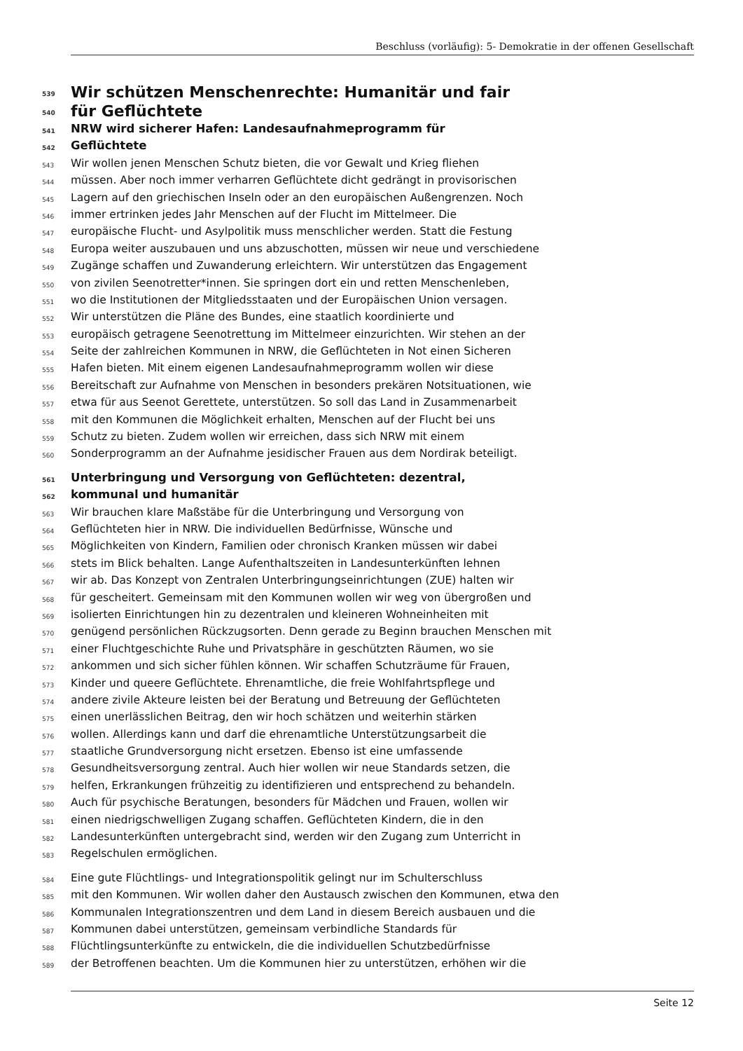Beschluss (vorläufig): 5- Demokratie in der offenen Gesellschaft
539 Wir schützen Menschenrechte: Humanitär und fair
540 für Geflüchtete
541 NRW wird sicherer Hafen: Landesaufnahmeprogramm für
542 Geflüchtete
543 Wir wollen jenen Menschen Schutz bieten, die vor Gewalt und Krieg fliehen
544 müssen. Aber noch immer verharren Geflüchtete dicht gedrängt in provisorischen
545 Lagern auf den griechischen Inseln oder an den europäischen Außengrenzen. Noch
546 immer ertrinken jedes Jahr Menschen auf der Flucht im Mittelmeer. Die
547 europäische Flucht- und Asylpolitik muss menschlicher werden. Statt die Festung
548 Europa weiter auszubauen und uns abzuschotten, müssen wir neue und verschiedene
549 Zugänge schaffen und Zuwanderung erleichtern. Wir unterstützen das Engagement
550 von zivilen Seenotretter*innen. Sie springen dort ein und retten Menschenleben,
551 wo die Institutionen der Mitgliedsstaaten und der Europäischen Union versagen.
552 Wir unterstützen die Pläne des Bundes, eine staatlich koordinierte und
553 europäisch getragene Seenotrettung im Mittelmeer einzurichten. Wir stehen an der
554 Seite der zahlreichen Kommunen in NRW, die Geflüchteten in Not einen Sicheren
555 Hafen bieten. Mit einem eigenen Landesaufnahmeprogramm wollen wir diese
556 Bereitschaft zur Aufnahme von Menschen in besonders prekären Notsituationen, wie
557 etwa für aus Seenot Gerettete, unterstützen. So soll das Land in Zusammenarbeit
558 mit den Kommunen die Möglichkeit erhalten, Menschen auf der Flucht bei uns
559 Schutz zu bieten. Zudem wollen wir erreichen, dass sich NRW mit einem
560 Sonderprogramm an der Aufnahme jesidischer Frauen aus dem Nordirak beteiligt.
561 Unterbringung und Versorgung von Geflüchteten: dezentral,
562 kommunal und humanitär
563 Wir brauchen klare Maßstäbe für die Unterbringung und Versorgung von
564 Geflüchteten hier in NRW. Die individuellen Bedürfnisse, Wünsche und
565 Möglichkeiten von Kindern, Familien oder chronisch Kranken müssen wir dabei
566 stets im Blick behalten. Lange Aufenthaltszeiten in Landesunterkünften lehnen
567 wir ab. Das Konzept von Zentralen Unterbringungseinrichtungen (ZUE) halten wir
568 für gescheitert. Gemeinsam mit den Kommunen wollen wir weg von übergroßen und
569 isolierten Einrichtungen hin zu dezentralen und kleineren Wohneinheiten mit
570 genügend persönlichen Rückzugsorten. Denn gerade zu Beginn brauchen Menschen mit
571 einer Fluchtgeschichte Ruhe und Privatsphäre in geschützten Räumen, wo sie
572 ankommen und sich sicher fühlen können. Wir schaffen Schutzräume für Frauen,
573 Kinder und queere Geflüchtete. Ehrenamtliche, die freie Wohlfahrtspflege und
574 andere zivile Akteure leisten bei der Beratung und Betreuung der Geflüchteten
575 einen unerlässlichen Beitrag, den wir hoch schätzen und weiterhin stärken
576 wollen. Allerdings kann und darf die ehrenamtliche Unterstützungsarbeit die
577 staatliche Grundversorgung nicht ersetzen. Ebenso ist eine umfassende
578 Gesundheitsversorgung zentral. Auch hier wollen wir neue Standards setzen, die
579 helfen, Erkrankungen frühzeitig zu identifizieren und entsprechend zu behandeln.
580 Auch für psychische Beratungen, besonders für Mädchen und Frauen, wollen wir
581 einen niedrigschwelligen Zugang schaffen. Geflüchteten Kindern, die in den
582 Landesunterkünften untergebracht sind, werden wir den Zugang zum Unterricht in
583 Regelschulen ermöglichen.
584 Eine gute Flüchtlings- und Integrationspolitik gelingt nur im Schulterschluss
585 mit den Kommunen. Wir wollen daher den Austausch zwischen den Kommunen, etwa den
586 Kommunalen Integrationszentren und dem Land in diesem Bereich ausbauen und die
587 Kommunen dabei unterstützen, gemeinsam verbindliche Standards für
588 Flüchtlingsunterkünfte zu entwickeln, die die individuellen Schutzbedürfnisse
589 der Betroffenen beachten. Um die Kommunen hier zu unterstützen, erhöhen wir die
Seite 12